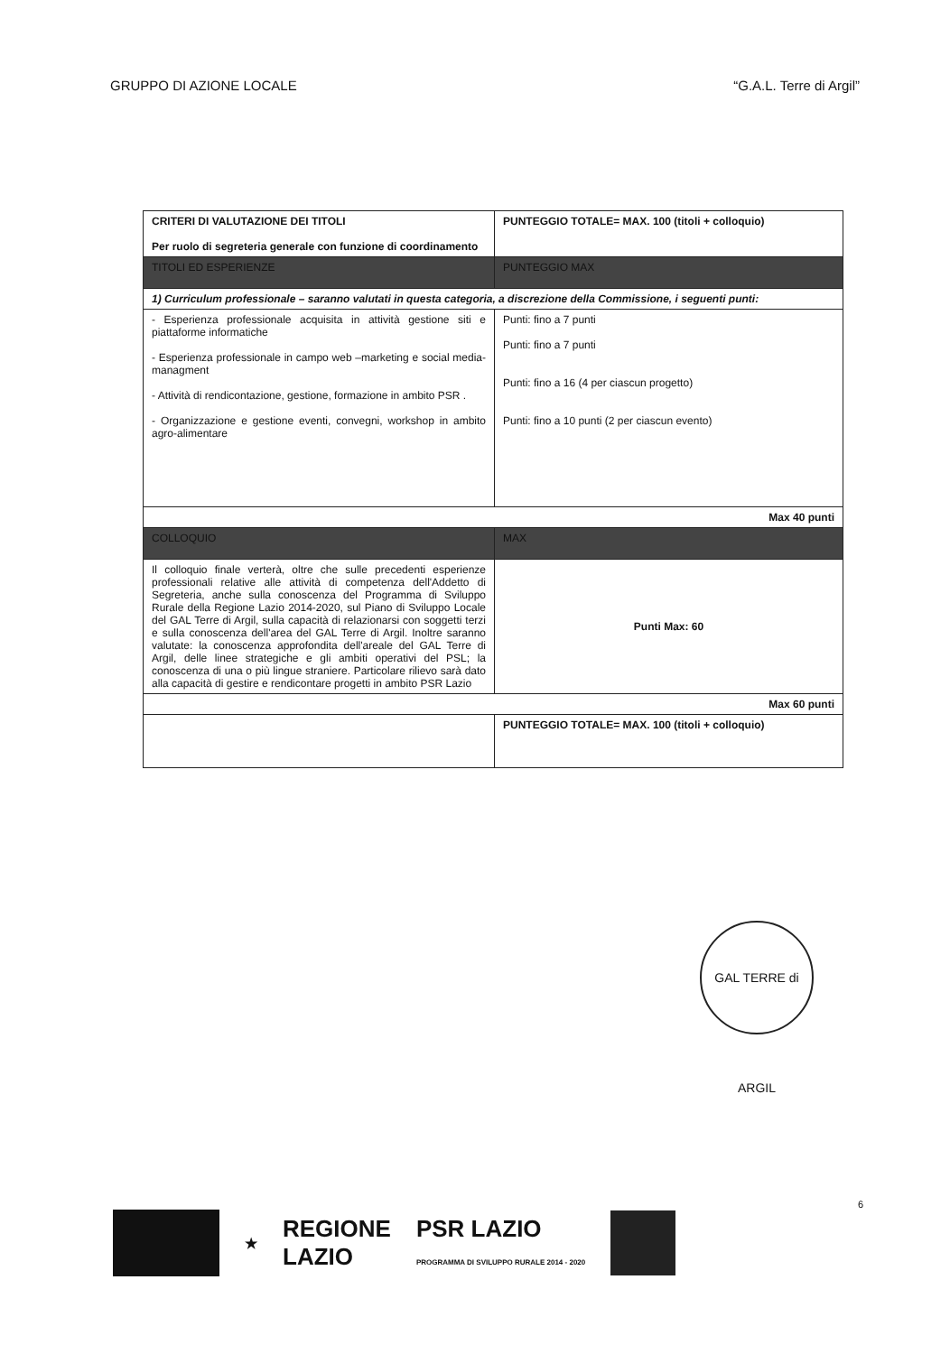GRUPPO DI AZIONE LOCALE “G.A.L. Terre di Argil”
| CRITERI DI VALUTAZIONE DEI TITOLI Per ruolo di segreteria generale con funzione di coordinamento | PUNTEGGIO TOTALE= MAX. 100 (titoli + colloquio) |
| TITOLI ED ESPERIENZE | PUNTEGGIO MAX |
| 1) Curriculum professionale – saranno valutati in questa categoria, a discrezione della Commissione, i seguenti punti: | |
| - Esperienza professionale acquisita in attività gestione siti e piattaforme informatiche - Esperienza professionale in campo web –marketing e social media-managment - Attività di rendicontazione, gestione, formazione in ambito PSR . - Organizzazione e gestione eventi, convegni, workshop in ambito agro-alimentare | Punti: fino a 7 punti Punti: fino a 7 punti Punti: fino a 16 (4 per ciascun progetto) Punti: fino a 10 punti (2 per ciascun evento) |
| Max 40 punti | |
| COLLOQUIO | MAX |
| Il colloquio finale verterà, oltre che sulle precedenti esperienze professionali relative alle attività di competenza dell'Addetto di Segreteria, anche sulla conoscenza del Programma di Sviluppo Rurale della Regione Lazio 2014-2020, sul Piano di Sviluppo Locale del GAL Terre di Argil, sulla capacità di relazionarsi con soggetti terzi e sulla conoscenza dell'area del GAL Terre di Argil. Inoltre saranno valutate: la conoscenza approfondita dell'areale del GAL Terre di Argil, delle linee strategiche e gli ambiti operativi del PSL; la conoscenza di una o più lingue straniere. Particolare rilievo sarà dato alla capacità di gestire e rendicontare progetti in ambito PSR Lazio | Punti Max: 60 |
| Max 60 punti | |
| | PUNTEGGIO TOTALE= MAX. 100 (titoli + colloquio) |
GAL TERRE di ARGIL
6
★ REGIONE
LAZIO PSR LAZIO
PROGRAMMA DI SVILUPPO RURALE 2014 - 2020